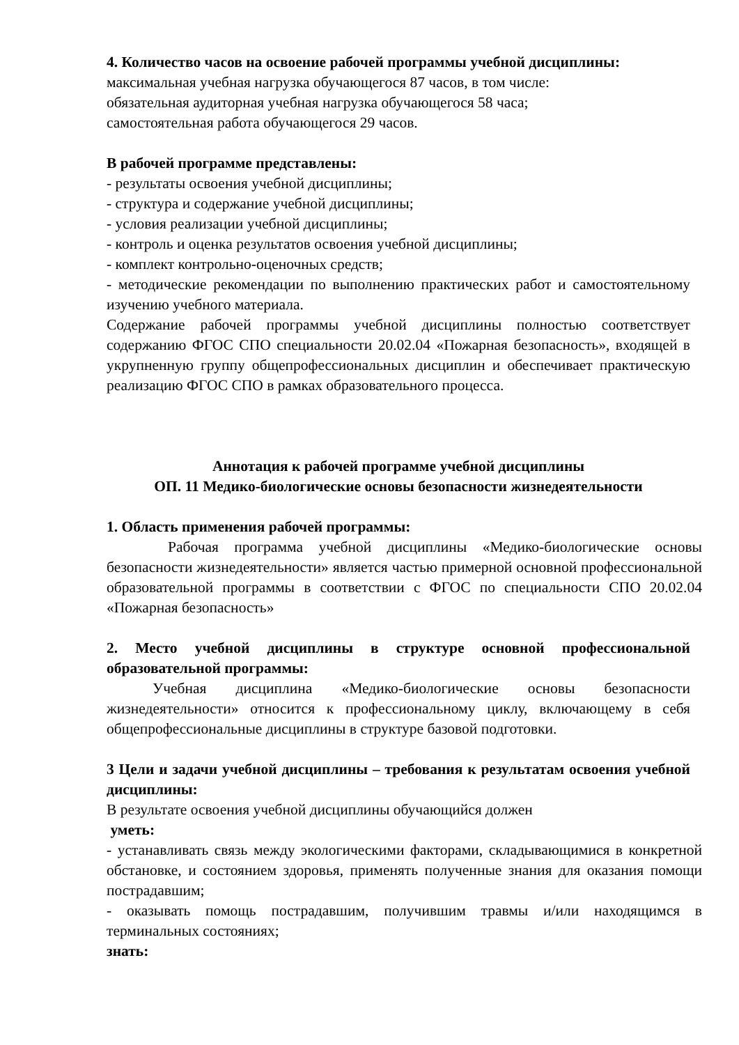4. Количество часов на освоение рабочей программы учебной дисциплины:
максимальная учебная нагрузка обучающегося 87 часов, в том числе:
обязательная аудиторная учебная нагрузка обучающегося 58 часа;
самостоятельная работа обучающегося 29 часов.
В рабочей программе представлены:
- результаты освоения учебной дисциплины;
- структура и содержание учебной дисциплины;
- условия реализации учебной дисциплины;
- контроль и оценка результатов освоения учебной дисциплины;
- комплект контрольно-оценочных средств;
- методические рекомендации по выполнению практических работ и самостоятельному изучению учебного материала.
Содержание рабочей программы учебной дисциплины полностью соответствует содержанию ФГОС СПО специальности 20.02.04 «Пожарная безопасность», входящей в укрупненную группу общепрофессиональных дисциплин и обеспечивает практическую реализацию ФГОС СПО в рамках образовательного процесса.
Аннотация к рабочей программе учебной дисциплины
ОП. 11 Медико-биологические основы безопасности жизнедеятельности
1. Область применения рабочей программы:
Рабочая программа учебной дисциплины «Медико-биологические основы безопасности жизнедеятельности» является частью примерной основной профессиональной образовательной программы в соответствии с ФГОС по специальности СПО 20.02.04 «Пожарная безопасность»
2. Место учебной дисциплины в структуре основной профессиональной образовательной программы:
Учебная дисциплина «Медико-биологические основы безопасности жизнедеятельности» относится к профессиональному циклу, включающему в себя общепрофессиональные дисциплины в структуре базовой подготовки.
3 Цели и задачи учебной дисциплины – требования к результатам освоения учебной дисциплины:
В результате освоения учебной дисциплины обучающийся должен
уметь:
- устанавливать связь между экологическими факторами, складывающимися в конкретной обстановке, и состоянием здоровья, применять полученные знания для оказания помощи пострадавшим;
- оказывать помощь пострадавшим, получившим травмы и/или находящимся в терминальных состояниях;
знать: